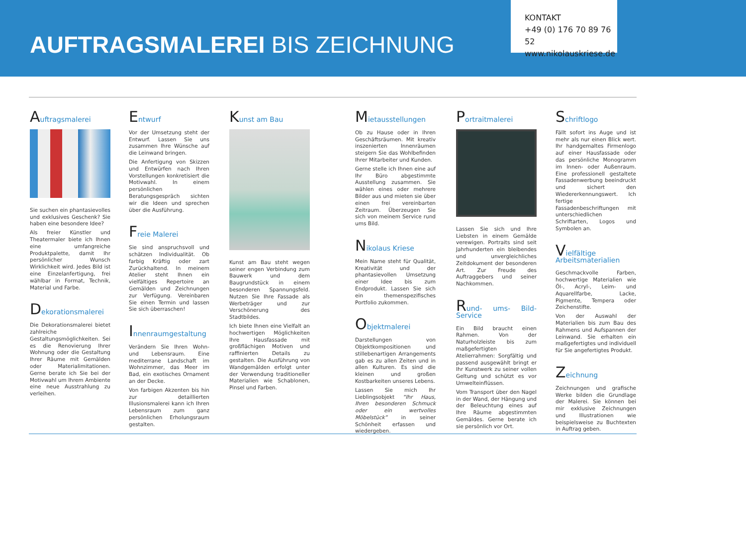AUFTRAGSMALEREI BIS ZEICHNUNG
KONTAKT
+49 (0) 176 70 89 76 52
www.nikolauskriese.de
Auftragsmalerei
Sie suchen ein phantasievolles und exklusives Geschenk? Sie haben eine besondere Idee?
Als freier Künstler und Theatermaler biete ich Ihnen eine umfangreiche Produktpalette, damit Ihr persönlicher Wunsch Wirklichkeit wird. Jedes Bild ist eine Einzelanfertigung, frei wählbar in Format, Technik, Material und Farbe.
Dekorationsmalerei
Die Dekorationsmalerei bietet zahlreiche Gestaltungsmöglichkeiten. Sei es die Renovierung Ihrer Wohnung oder die Gestaltung Ihrer Räume mit Gemälden oder Materialimitationen. Gerne berate ich Sie bei der Motivwahl um Ihrem Ambiente eine neue Ausstrahlung zu verleihen.
Entwurf
Vor der Umsetzung steht der Entwurf. Lassen Sie uns zusammen Ihre Wünsche auf die Leinwand bringen.
Die Anfertigung von Skizzen und Entwürfen nach Ihren Vorstellungen konkretisiert die Motivwahl. In einem persönlichen Beratungsgespräch sichten wir die Ideen und sprechen über die Ausführung.
Freie Malerei
Sie sind anspruchsvoll und schätzen Individualität. Ob farbig Kräftig oder zart Zurückhaltend. In meinem Atelier steht Ihnen ein vielfältiges Repertoire an Gemälden und Zeichnungen zur Verfügung. Vereinbaren Sie einen Termin und lassen Sie sich überraschen!
Innenraumgestaltung
Verändern Sie Ihren Wohn- und Lebensraum. Eine mediterrane Landschaft im Wohnzimmer, das Meer im Bad, ein exotisches Ornament an der Decke.
Von farbigen Akzenten bis hin zur detaillierten Illusionsmalerei kann ich Ihren Lebensraum zum ganz persönlichen Erholungsraum gestalten.
Kunst am Bau
Kunst am Bau steht wegen seiner engen Verbindung zum Bauwerk und dem Baugrundstück in einem besonderen Spannungsfeld. Nutzen Sie Ihre Fassade als Werbeträger und zur Verschönerung des Stadtbildes.
Ich biete Ihnen eine Vielfalt an hochwertigen Möglichkeiten Ihre Hausfassade mit großflächigen Motiven und raffinierten Details zu gestalten. Die Ausführung von Wandgemälden erfolgt unter der Verwendung traditioneller Materialien wie Schablonen, Pinsel und Farben.
Mietausstellungen
Ob zu Hause oder in Ihren Geschäftsräumen. Mit kreativ inszenierten Innenräumen steigern Sie das Wohlbefinden Ihrer Mitarbeiter und Kunden.
Gerne stelle ich Ihnen eine auf Ihr Büro abgestimmte Ausstellung zusammen. Sie wählen eines oder mehrere Bilder aus und mieten sie über einen frei vereinbarten Zeitraum. Überzeugen Sie sich von meinem Service rund ums Bild.
Nikolaus Kriese
Mein Name steht für Qualität, Kreativität und der phantasievollen Umsetzung einer Idee bis zum Endprodukt. Lassen Sie sich ein themenspezifisches Portfolio zukommen.
Objektmalerei
Darstellungen von Objektkompositionen und stillebenartigen Arrangements gab es zu allen Zeiten und in allen Kulturen. Es sind die kleinen und großen Kostbarkeiten unseres Lebens.
Lassen Sie mich Ihr Lieblingsobjekt “Ihr Haus, Ihren besonderen Schmuck oder ein wertvolles Möbelstück” in seiner Schönheit erfassen und wiedergeben.
Portraitmalerei
Lassen Sie sich und Ihre Liebsten in einem Gemälde verewigen. Portraits sind seit Jahrhunderten ein bleibendes und unvergleichliches Zeitdokument der besonderen Art. Zur Freude des Auftraggebers und seiner Nachkommen.
Rund- ums- Bild- Service
Ein Bild braucht einen Rahmen. Von der Naturholzleiste bis zum maßgefertigten Atelierrahmen: Sorgfältig und passend ausgewählt bringt er Ihr Kunstwerk zu seiner vollen Geltung und schützt es vor Umwelteinflüssen.
Vom Transport über den Nagel in der Wand, der Hängung und der Beleuchtung eines auf Ihre Räume abgestimmten Gemäldes. Gerne berate ich sie persönlich vor Ort.
Schriftlogo
Fällt sofort ins Auge und ist mehr als nur einen Blick wert. Ihr handgemaltes Firmenlogo auf einer Hausfassade oder das persönliche Monogramm im Innen- oder Außenraum. Eine professionell gestaltete Fassadenwerbung beeindruckt und sichert den Wiedererkennungswert. Ich fertige Fassadenbeschriftungen mit unterschiedlichen Schriftarten, Logos und Symbolen an.
Vielfältige Arbeitsmaterialien
Geschmackvolle Farben, hochwertige Materialien wie Öl-, Acryl-, Leim- und Aquarellfarbe, Lacke, Pigmente, Tempera oder Zeichenstifte.
Von der Auswahl der Materialien bis zum Bau des Rahmens und Aufspannen der Leinwand. Sie erhalten ein maßgefertigtes und individuell für Sie angefertigtes Produkt.
Zeichnung
Zeichnungen und grafische Werke bilden die Grundlage der Malerei. Sie können bei mir exklusive Zeichnungen und Illustrationen wie beispielsweise zu Buchtexten in Auftrag geben.